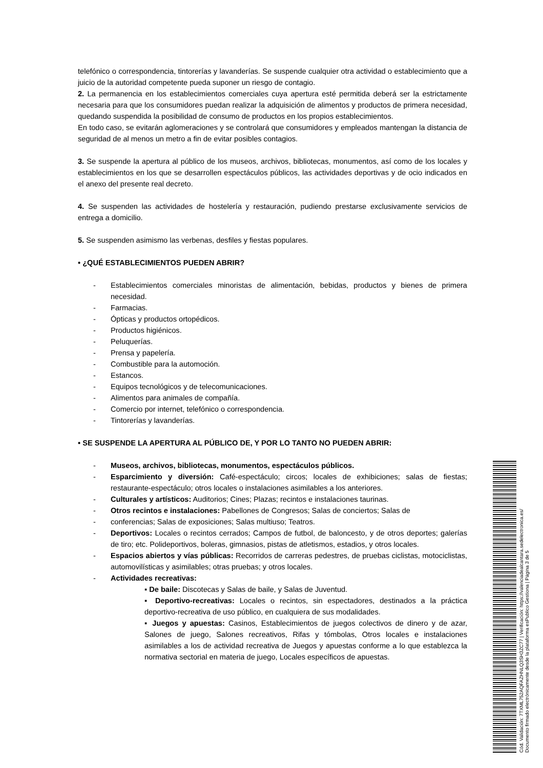telefónico o correspondencia, tintorerías y lavanderías. Se suspende cualquier otra actividad o establecimiento que a juicio de la autoridad competente pueda suponer un riesgo de contagio.
2. La permanencia en los establecimientos comerciales cuya apertura esté permitida deberá ser la estrictamente necesaria para que los consumidores puedan realizar la adquisición de alimentos y productos de primera necesidad, quedando suspendida la posibilidad de consumo de productos en los propios establecimientos.
En todo caso, se evitarán aglomeraciones y se controlará que consumidores y empleados mantengan la distancia de seguridad de al menos un metro a fin de evitar posibles contagios.
3. Se suspende la apertura al público de los museos, archivos, bibliotecas, monumentos, así como de los locales y establecimientos en los que se desarrollen espectáculos públicos, las actividades deportivas y de ocio indicados en el anexo del presente real decreto.
4. Se suspenden las actividades de hostelería y restauración, pudiendo prestarse exclusivamente servicios de entrega a domicilio.
5. Se suspenden asimismo las verbenas, desfiles y fiestas populares.
• ¿QUÉ ESTABLECIMIENTOS PUEDEN ABRIR?
- Establecimientos comerciales minoristas de alimentación, bebidas, productos y bienes de primera necesidad.
- Farmacias.
- Ópticas y productos ortopédicos.
- Productos higiénicos.
- Peluquerías.
- Prensa y papelería.
- Combustible para la automoción.
- Estancos.
- Equipos tecnológicos y de telecomunicaciones.
- Alimentos para animales de compañía.
- Comercio por internet, telefónico o correspondencia.
- Tintorerías y lavanderías.
• SE SUSPENDE LA APERTURA AL PÚBLICO DE, Y POR LO TANTO NO PUEDEN ABRIR:
- Museos, archivos, bibliotecas, monumentos, espectáculos públicos.
- Esparcimiento y diversión: Café-espectáculo; circos; locales de exhibiciones; salas de fiestas; restaurante-espectáculo; otros locales o instalaciones asimilables a los anteriores.
- Culturales y artísticos: Auditorios; Cines; Plazas; recintos e instalaciones taurinas.
- Otros recintos e instalaciones: Pabellones de Congresos; Salas de conciertos; Salas de
- conferencias; Salas de exposiciones; Salas multiuso; Teatros.
- Deportivos: Locales o recintos cerrados; Campos de futbol, de baloncesto, y de otros deportes; galerías de tiro; etc. Polideportivos, boleras, gimnasios, pistas de atletismos, estadios, y otros locales.
- Espacios abiertos y vías públicas: Recorridos de carreras pedestres, de pruebas ciclistas, motociclistas, automovilísticas y asimilables; otras pruebas; y otros locales.
- Actividades recreativas:
▪ De baile: Discotecas y Salas de baile, y Salas de Juventud.
▪ Deportivo-recreativas: Locales o recintos, sin espectadores, destinados a la práctica deportivo-recreativa de uso público, en cualquiera de sus modalidades.
▪ Juegos y apuestas: Casinos, Establecimientos de juegos colectivos de dinero y de azar, Salones de juego, Salones recreativos, Rifas y tómbolas, Otros locales e instalaciones asimilables a los de actividad recreativa de Juegos y apuestas conforme a lo que establezca la normativa sectorial en materia de juego, Locales específicos de apuestas.
Cód. Validación: 7TXML752AQFAZHNLQ3SH3ZC77 | Verificación: https://valenciadealcantara.sedelectronica.es/
Documento firmado electrónicamente desde la plataforma esPublico Gestiona | Página 3 de 5